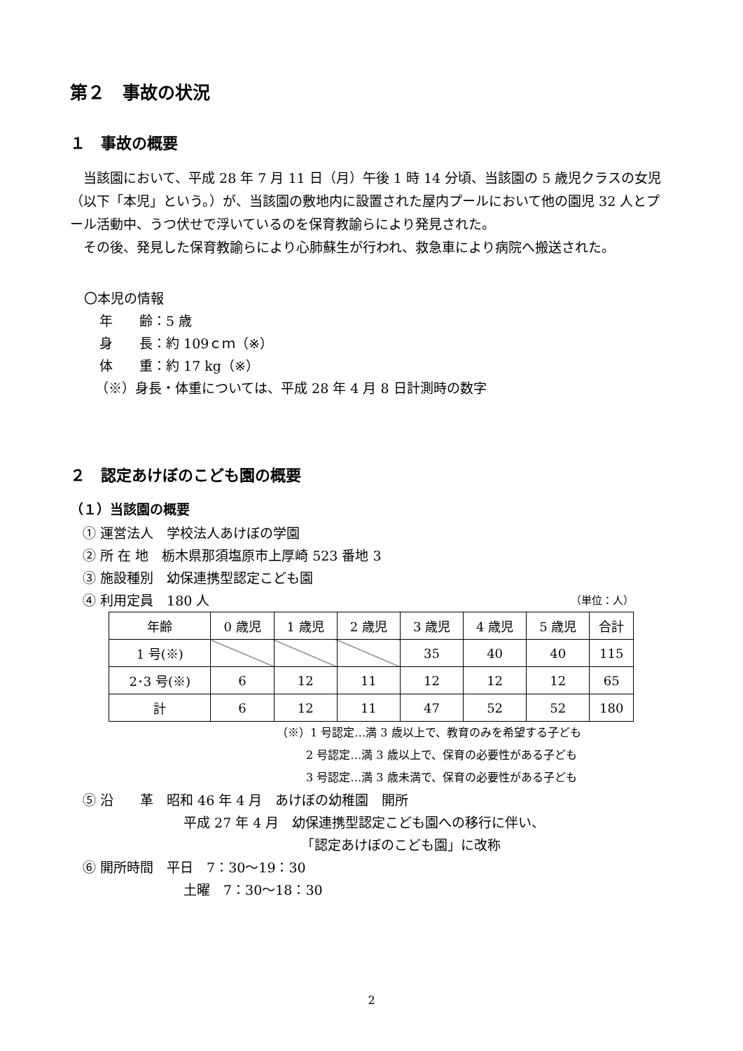第２　事故の状況
１　事故の概要
当該園において、平成 28 年 7 月 11 日（月）午後 1 時 14 分頃、当該園の 5 歳児クラスの女児（以下「本児」という。）が、当該園の敷地内に設置された屋内プールにおいて他の園児 32 人とプール活動中、うつ伏せで浮いているのを保育教諭らにより発見された。
その後、発見した保育教諭らにより心肺蘇生が行われ、救急車により病院へ搬送された。
〇本児の情報
年　　齢：5 歳
身　　長：約 109ｃｍ（※）
体　　重：約 17 kg（※）
（※）身長・体重については、平成 28 年 4 月 8 日計測時の数字
２　認定あけぼのこども園の概要
（１）当該園の概要
① 運営法人　学校法人あけぼの学園
② 所 在 地　栃木県那須塩原市上厚崎 523 番地 3
③ 施設種別　幼保連携型認定こども園
④ 利用定員　180 人 （単位：人）
| 年齢 | 0 歳児 | 1 歳児 | 2 歳児 | 3 歳児 | 4 歳児 | 5 歳児 | 合計 |
| 1 号(※) | | | | 35 | 40 | 40 | 115 |
| 2･3 号(※) | 6 | 12 | 11 | 12 | 12 | 12 | 65 |
| 計 | 6 | 12 | 11 | 47 | 52 | 52 | 180 |
（※）1 号認定…満 3 歳以上で、教育のみを希望する子ども
2 号認定…満 3 歳以上で、保育の必要性がある子ども
3 号認定…満 3 歳未満で、保育の必要性がある子ども
⑤ 沿　　革　昭和 46 年 4 月　あけぼの幼稚園　開所
平成 27 年 4 月　幼保連携型認定こども園への移行に伴い、
「認定あけぼのこども園」に改称
⑥ 開所時間　平日　7：30～19：30
土曜　7：30～18：30
2